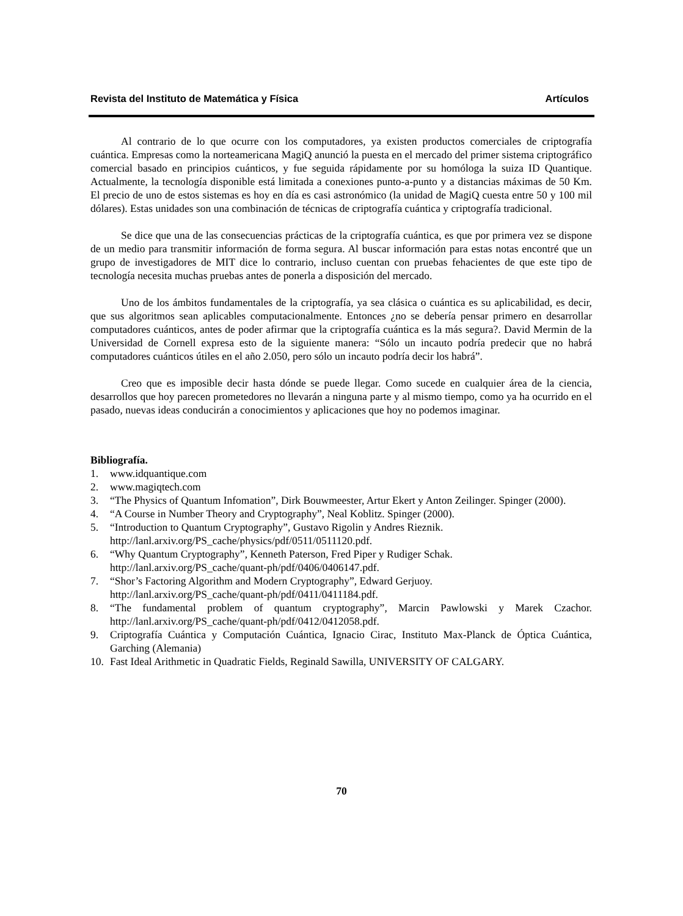Revista del Instituto de Matemática y Física Artículos
Al contrario de lo que ocurre con los computadores, ya existen productos comerciales de criptografía cuántica. Empresas como la norteamericana MagiQ anunció la puesta en el mercado del primer sistema criptográfico comercial basado en principios cuánticos, y fue seguida rápidamente por su homóloga la suiza ID Quantique. Actualmente, la tecnología disponible está limitada a conexiones punto-a-punto y a distancias máximas de 50 Km. El precio de uno de estos sistemas es hoy en día es casi astronómico (la unidad de MagiQ cuesta entre 50 y 100 mil dólares). Estas unidades son una combinación de técnicas de criptografía cuántica y criptografía tradicional.
Se dice que una de las consecuencias prácticas de la criptografía cuántica, es que por primera vez se dispone de un medio para transmitir información de forma segura. Al buscar información para estas notas encontré que un grupo de investigadores de MIT dice lo contrario, incluso cuentan con pruebas fehacientes de que este tipo de tecnología necesita muchas pruebas antes de ponerla a disposición del mercado.
Uno de los ámbitos fundamentales de la criptografía, ya sea clásica o cuántica es su aplicabilidad, es decir, que sus algoritmos sean aplicables computacionalmente. Entonces ¿no se debería pensar primero en desarrollar computadores cuánticos, antes de poder afirmar que la criptografía cuántica es la más segura?. David Mermin de la Universidad de Cornell expresa esto de la siguiente manera: “Sólo un incauto podría predecir que no habrá computadores cuánticos útiles en el año 2.050, pero sólo un incauto podría decir los habrá”.
Creo que es imposible decir hasta dónde se puede llegar. Como sucede en cualquier área de la ciencia, desarrollos que hoy parecen prometedores no llevarán a ninguna parte y al mismo tiempo, como ya ha ocurrido en el pasado, nuevas ideas conducirán a conocimientos y aplicaciones que hoy no podemos imaginar.
Bibliografía.
1. www.idquantique.com
2. www.magiqtech.com
3. “The Physics of Quantum Infomation”, Dirk Bouwmeester, Artur Ekert y Anton Zeilinger. Spinger (2000).
4. “A Course in Number Theory and Cryptography”, Neal Koblitz. Spinger (2000).
5. “Introduction to Quantum Cryptography”, Gustavo Rigolin y Andres Rieznik.
http://lanl.arxiv.org/PS_cache/physics/pdf/0511/0511120.pdf.
6. “Why Quantum Cryptography”, Kenneth Paterson, Fred Piper y Rudiger Schak.
http://lanl.arxiv.org/PS_cache/quant-ph/pdf/0406/0406147.pdf.
7. “Shor’s Factoring Algorithm and Modern Cryptography”, Edward Gerjuoy.
http://lanl.arxiv.org/PS_cache/quant-ph/pdf/0411/0411184.pdf.
8. “The fundamental problem of quantum cryptography”, Marcin Pawlowski y Marek Czachor. http://lanl.arxiv.org/PS_cache/quant-ph/pdf/0412/0412058.pdf.
9. Criptografía Cuántica y Computación Cuántica, Ignacio Cirac, Instituto Max-Planck de Óptica Cuántica, Garching (Alemania)
10. Fast Ideal Arithmetic in Quadratic Fields, Reginald Sawilla, UNIVERSITY OF CALGARY.
70